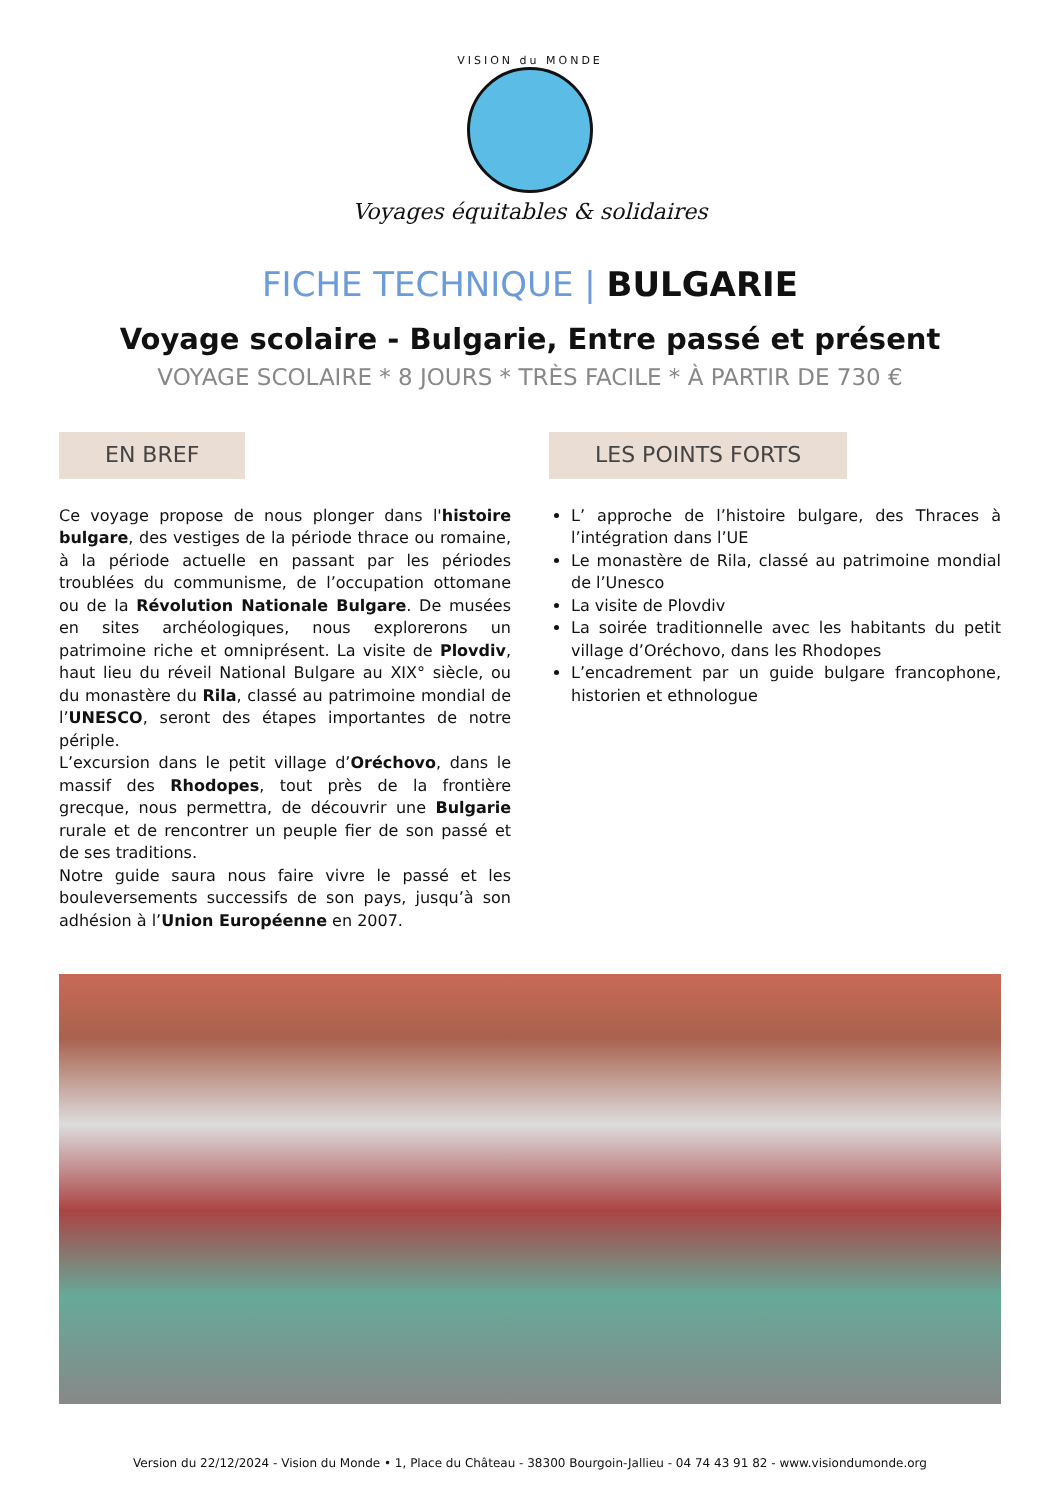VISION du MONDE
Voyages équitables & solidaires
FICHE TECHNIQUE | BULGARIE
Voyage scolaire - Bulgarie, Entre passé et présent
VOYAGE SCOLAIRE * 8 JOURS * TRÈS FACILE * À PARTIR DE 730 €
EN BREF
Ce voyage propose de nous plonger dans l'histoire bulgare, des vestiges de la période thrace ou romaine, à la période actuelle en passant par les périodes troublées du communisme, de l’occupation ottomane ou de la Révolution Nationale Bulgare. De musées en sites archéologiques, nous explorerons un patrimoine riche et omniprésent. La visite de Plovdiv, haut lieu du réveil National Bulgare au XIX° siècle, ou du monastère du Rila, classé au patrimoine mondial de l’UNESCO, seront des étapes importantes de notre périple.
L’excursion dans le petit village d’Oréchovo, dans le massif des Rhodopes, tout près de la frontière grecque, nous permettra, de découvrir une Bulgarie rurale et de rencontrer un peuple fier de son passé et de ses traditions.
Notre guide saura nous faire vivre le passé et les bouleversements successifs de son pays, jusqu’à son adhésion à l’Union Européenne en 2007.
LES POINTS FORTS
L’ approche de l’histoire bulgare, des Thraces à l’intégration dans l’UE
Le monastère de Rila, classé au patrimoine mondial de l’Unesco
La visite de Plovdiv
La soirée traditionnelle avec les habitants du petit village d’Oréchovo, dans les Rhodopes
L’encadrement par un guide bulgare francophone, historien et ethnologue
Version du 22/12/2024 - Vision du Monde • 1, Place du Château - 38300 Bourgoin-Jallieu - 04 74 43 91 82 - www.visiondumonde.org